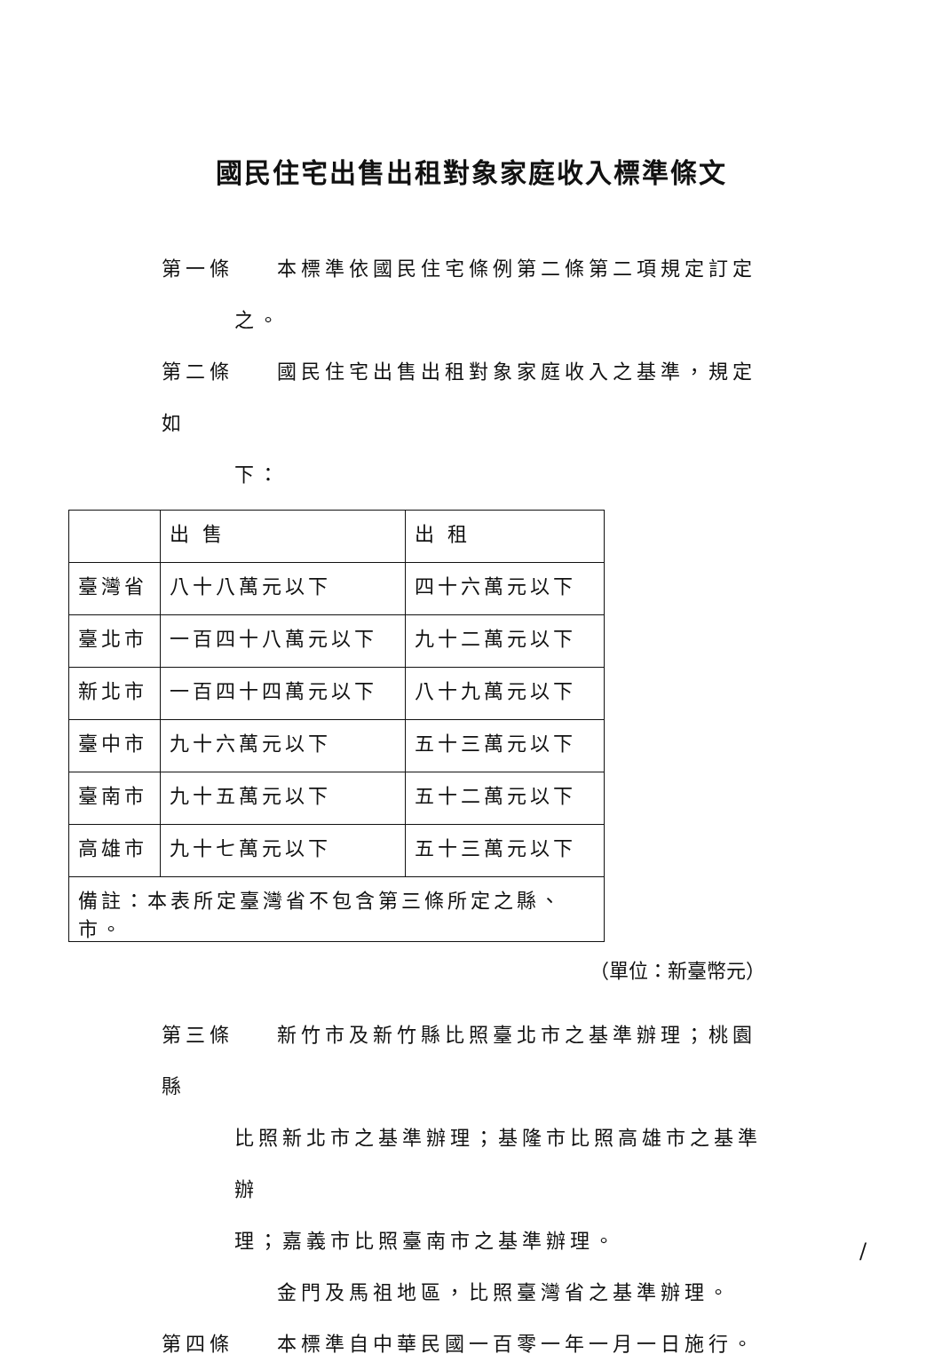國民住宅出售出租對象家庭收入標準條文
第一條 本標準依國民住宅條例第二條第二項規定訂定
之。
第二條 國民住宅出售出租對象家庭收入之基準，規定如
下：
| | 出 售 | 出 租 |
| --- | --- | --- |
| 臺灣省 | 八十八萬元以下 | 四十六萬元以下 |
| 臺北市 | 一百四十八萬元以下 | 九十二萬元以下 |
| 新北市 | 一百四十四萬元以下 | 八十九萬元以下 |
| 臺中市 | 九十六萬元以下 | 五十三萬元以下 |
| 臺南市 | 九十五萬元以下 | 五十二萬元以下 |
| 高雄市 | 九十七萬元以下 | 五十三萬元以下 |
| 備註：本表所定臺灣省不包含第三條所定之縣、市。 | | |
（單位：新臺幣元）
第三條 新竹市及新竹縣比照臺北市之基準辦理；桃園縣
比照新北市之基準辦理；基隆市比照高雄市之基準辦
理；嘉義市比照臺南市之基準辦理。
金門及馬祖地區，比照臺灣省之基準辦理。
第四條 本標準自中華民國一百零一年一月一日施行。
/